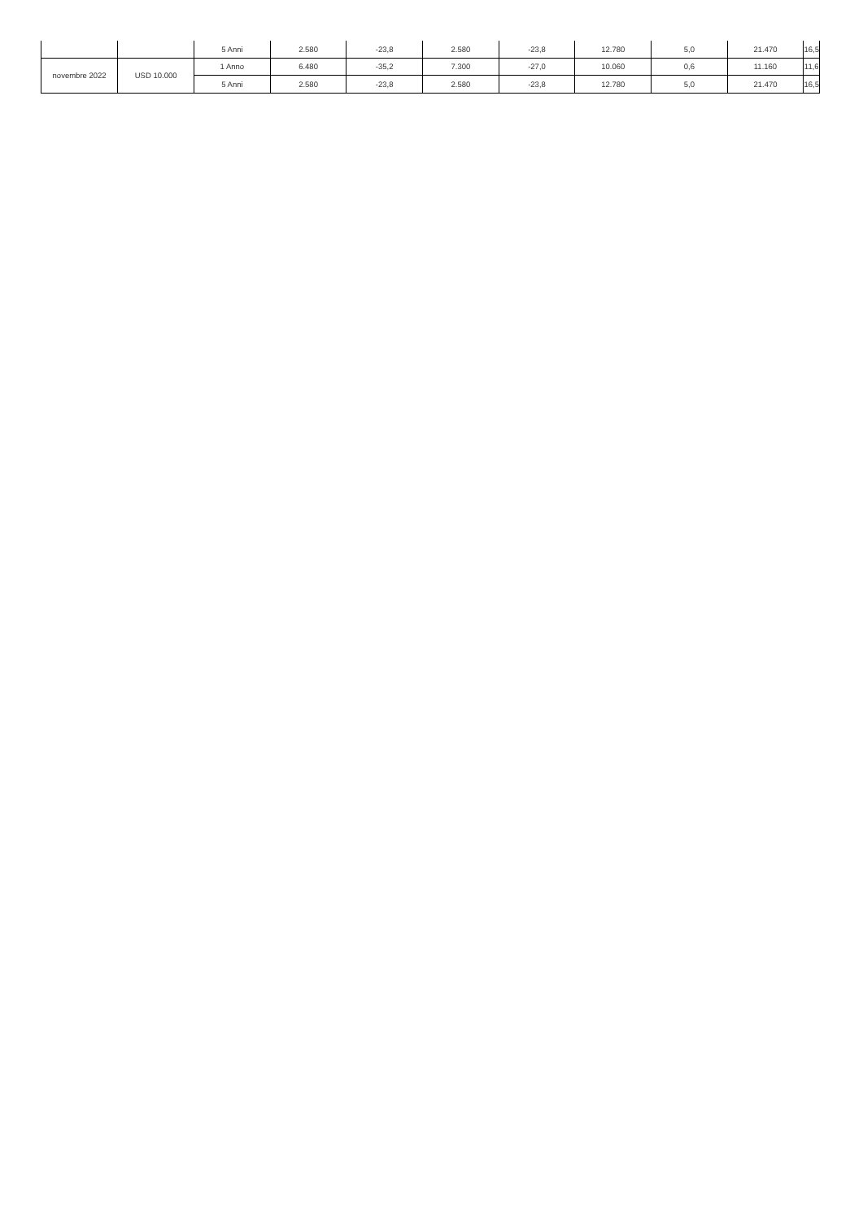| | | 5 Anni | 2.580 | -23,8 | 2.580 | -23,8 | 12.780 | 5,0 | 21.470 | 16,5 |
| novembre 2022 | USD 10.000 | 1 Anno | 6.480 | -35,2 | 7.300 | -27,0 | 10.060 | 0,6 | 11.160 | 11,6 |
| | | 5 Anni | 2.580 | -23,8 | 2.580 | -23,8 | 12.780 | 5,0 | 21.470 | 16,5 |